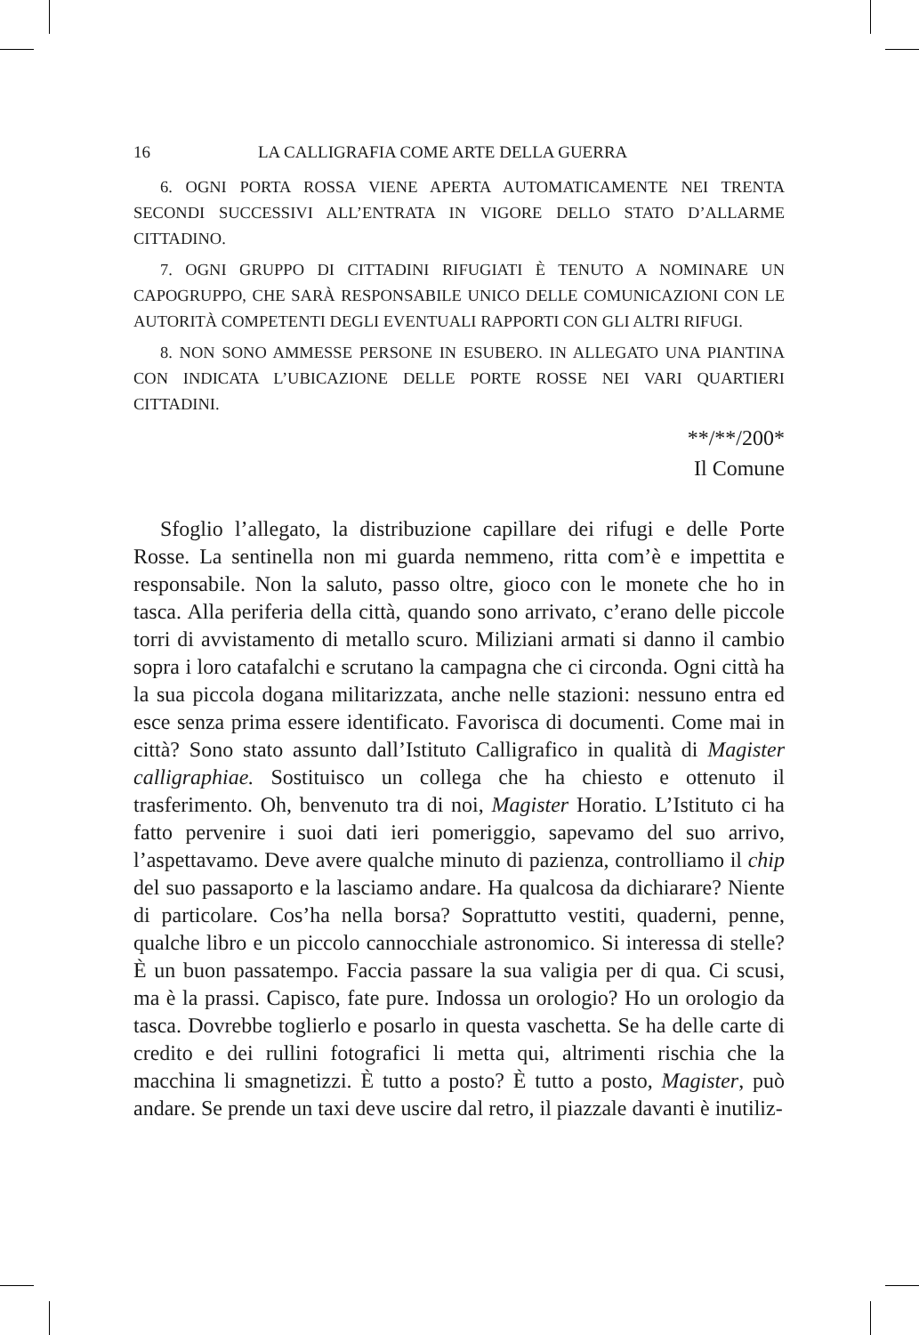16 LA CALLIGRAFIA COME ARTE DELLA GUERRA
6. OGNI PORTA ROSSA VIENE APERTA AUTOMATICAMENTE NEI TRENTA SECONDI SUCCESSIVI ALL’ENTRATA IN VIGORE DELLO STATO D’ALLARME CITTADINO.
7. OGNI GRUPPO DI CITTADINI RIFUGIATI È TENUTO A NOMINARE UN CAPOGRUPPO, CHE SARÀ RESPONSABILE UNICO DELLE COMUNICAZIONI CON LE AUTORITÀ COMPETENTI DEGLI EVENTUALI RAPPORTI CON GLI ALTRI RIFUGI.
8. NON SONO AMMESSE PERSONE IN ESUBERO. IN ALLEGATO UNA PIANTINA CON INDICATA L’UBICAZIONE DELLE PORTE ROSSE NEI VARI QUARTIERI CITTADINI.
**/**/200*
Il Comune
Sfoglio l’allegato, la distribuzione capillare dei rifugi e delle Porte Rosse. La sentinella non mi guarda nemmeno, ritta com’è e impettita e responsabile. Non la saluto, passo oltre, gioco con le monete che ho in tasca. Alla periferia della città, quando sono arrivato, c’erano delle piccole torri di avvistamento di metallo scuro. Miliziani armati si danno il cambio sopra i loro catafalchi e scrutano la campagna che ci circonda. Ogni città ha la sua piccola dogana militarizzata, anche nelle stazioni: nessuno entra ed esce senza prima essere identificato. Favorisca di documenti. Come mai in città? Sono stato assunto dall’Istituto Calligrafico in qualità di Magister calligraphiae. Sostituisco un collega che ha chiesto e ottenuto il trasferimento. Oh, benvenuto tra di noi, Magister Horatio. L’Istituto ci ha fatto pervenire i suoi dati ieri pomeriggio, sapevamo del suo arrivo, l’aspettavamo. Deve avere qualche minuto di pazienza, controlliamo il chip del suo passaporto e la lasciamo andare. Ha qualcosa da dichiarare? Niente di particolare. Cos’ha nella borsa? Soprattutto vestiti, quaderni, penne, qualche libro e un piccolo cannocchiale astronomico. Si interessa di stelle? È un buon passatempo. Faccia passare la sua valigia per di qua. Ci scusi, ma è la prassi. Capisco, fate pure. Indossa un orologio? Ho un orologio da tasca. Dovrebbe toglierlo e posarlo in questa vaschetta. Se ha delle carte di credito e dei rullini fotografici li metta qui, altrimenti rischia che la macchina li smagnetizzi. È tutto a posto? È tutto a posto, Magister, può andare. Se prende un taxi deve uscire dal retro, il piazzale davanti è inutiliz-